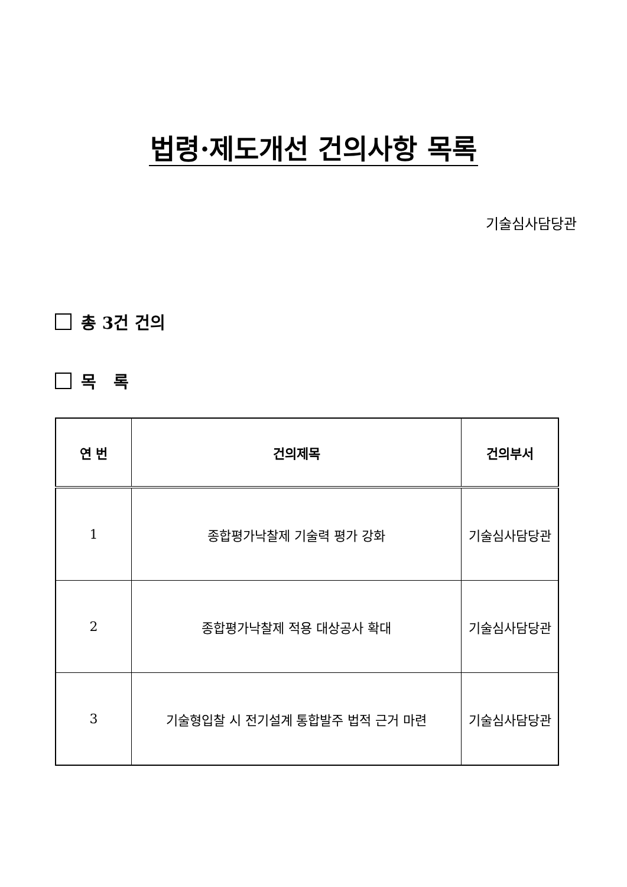법령·제도개선 건의사항 목록
기술심사담당관
총 3건 건의
목 록
| 연 번 | 건의제목 | 건의부서 |
| --- | --- | --- |
| 1 | 종합평가낙찰제 기술력 평가 강화 | 기술심사담당관 |
| 2 | 종합평가낙찰제 적용 대상공사 확대 | 기술심사담당관 |
| 3 | 기술형입찰 시 전기설계 통합발주 법적 근거 마련 | 기술심사담당관 |